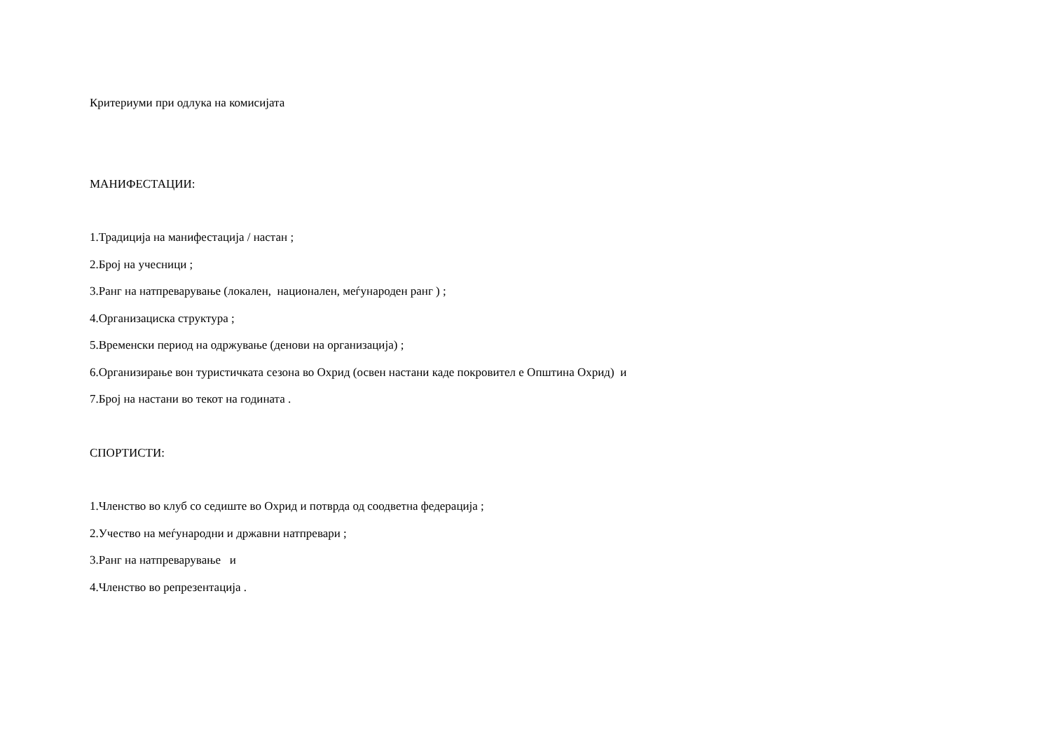Критериуми при одлука на комисијата
МАНИФЕСТАЦИИ:
1.Традиција на манифестација / настан ;
2.Број на учесници ;
3.Ранг на натпреварување (локален, национален, меѓународен ранг ) ;
4.Организациска структура ;
5.Временски период на одржување (денови на организација) ;
6.Организирање вон туристичката сезона во Охрид (освен настани каде покровител е Општина Охрид) и
7.Број на настани во текот на годината .
СПОРТИСТИ:
1.Членство во клуб со седиште во Охрид и потврда од соодветна федерација ;
2.Учество на меѓународни и државни натпревари ;
3.Ранг на натпреварување и
4.Членство во репрезентација .